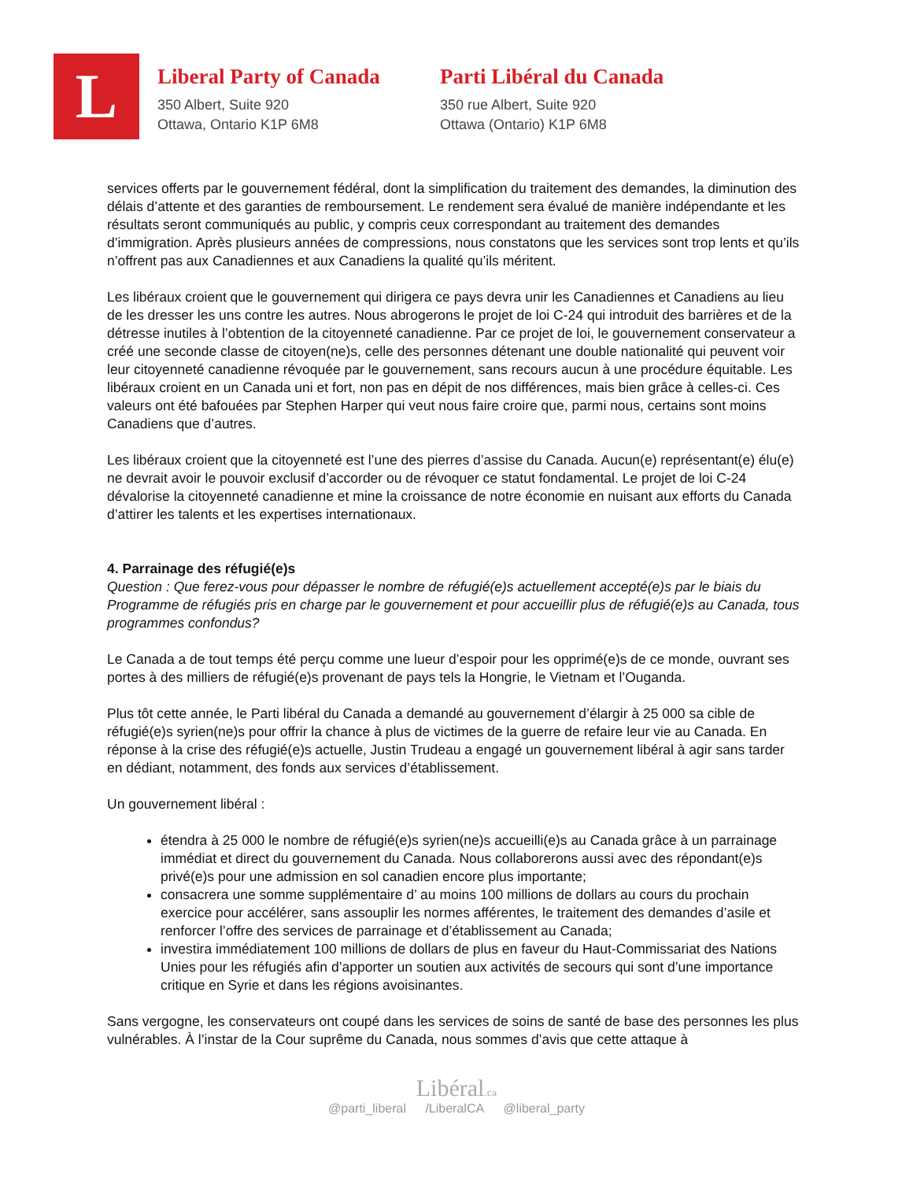L
Liberal Party of Canada
350 Albert, Suite 920
Ottawa, Ontario K1P 6M8
Parti Libéral du Canada
350 rue Albert, Suite 920
Ottawa (Ontario) K1P 6M8
services offerts par le gouvernement fédéral, dont la simplification du traitement des demandes, la diminution des délais d’attente et des garanties de remboursement. Le rendement sera évalué de manière indépendante et les résultats seront communiqués au public, y compris ceux correspondant au traitement des demandes d’immigration. Après plusieurs années de compressions, nous constatons que les services sont trop lents et qu’ils n’offrent pas aux Canadiennes et aux Canadiens la qualité qu’ils méritent.
Les libéraux croient que le gouvernement qui dirigera ce pays devra unir les Canadiennes et Canadiens au lieu de les dresser les uns contre les autres. Nous abrogerons le projet de loi C-24 qui introduit des barrières et de la détresse inutiles à l’obtention de la citoyenneté canadienne. Par ce projet de loi, le gouvernement conservateur a créé une seconde classe de citoyen(ne)s, celle des personnes détenant une double nationalité qui peuvent voir leur citoyenneté canadienne révoquée par le gouvernement, sans recours aucun à une procédure équitable. Les libéraux croient en un Canada uni et fort, non pas en dépit de nos différences, mais bien grâce à celles-ci. Ces valeurs ont été bafouées par Stephen Harper qui veut nous faire croire que, parmi nous, certains sont moins Canadiens que d’autres.
Les libéraux croient que la citoyenneté est l’une des pierres d’assise du Canada. Aucun(e) représentant(e) élu(e) ne devrait avoir le pouvoir exclusif d’accorder ou de révoquer ce statut fondamental. Le projet de loi C-24 dévalorise la citoyenneté canadienne et mine la croissance de notre économie en nuisant aux efforts du Canada d’attirer les talents et les expertises internationaux.
4. Parrainage des réfugié(e)s
Question : Que ferez-vous pour dépasser le nombre de réfugié(e)s actuellement accepté(e)s par le biais du Programme de réfugiés pris en charge par le gouvernement et pour accueillir plus de réfugié(e)s au Canada, tous programmes confondus?
Le Canada a de tout temps été perçu comme une lueur d’espoir pour les opprimé(e)s de ce monde, ouvrant ses portes à des milliers de réfugié(e)s provenant de pays tels la Hongrie, le Vietnam et l’Ouganda.
Plus tôt cette année, le Parti libéral du Canada a demandé au gouvernement d’élargir à 25 000 sa cible de réfugié(e)s syrien(ne)s pour offrir la chance à plus de victimes de la guerre de refaire leur vie au Canada. En réponse à la crise des réfugié(e)s actuelle, Justin Trudeau a engagé un gouvernement libéral à agir sans tarder en dédiant, notamment, des fonds aux services d’établissement.
Un gouvernement libéral :
étendra à 25 000 le nombre de réfugié(e)s syrien(ne)s accueilli(e)s au Canada grâce à un parrainage immédiat et direct du gouvernement du Canada. Nous collaborerons aussi avec des répondant(e)s privé(e)s pour une admission en sol canadien encore plus importante;
consacrera une somme supplémentaire d’ au moins 100 millions de dollars au cours du prochain exercice pour accélérer, sans assouplir les normes afférentes, le traitement des demandes d’asile et renforcer l’offre des services de parrainage et d’établissement au Canada;
investira immédiatement 100 millions de dollars de plus en faveur du Haut-Commissariat des Nations Unies pour les réfugiés afin d’apporter un soutien aux activités de secours qui sont d’une importance critique en Syrie et dans les régions avoisinantes.
Sans vergogne, les conservateurs ont coupé dans les services de soins de santé de base des personnes les plus vulnérables. À l’instar de la Cour suprême du Canada, nous sommes d’avis que cette attaque à
Libéral.ca
@parti_liberal /LiberalCA @liberal_party